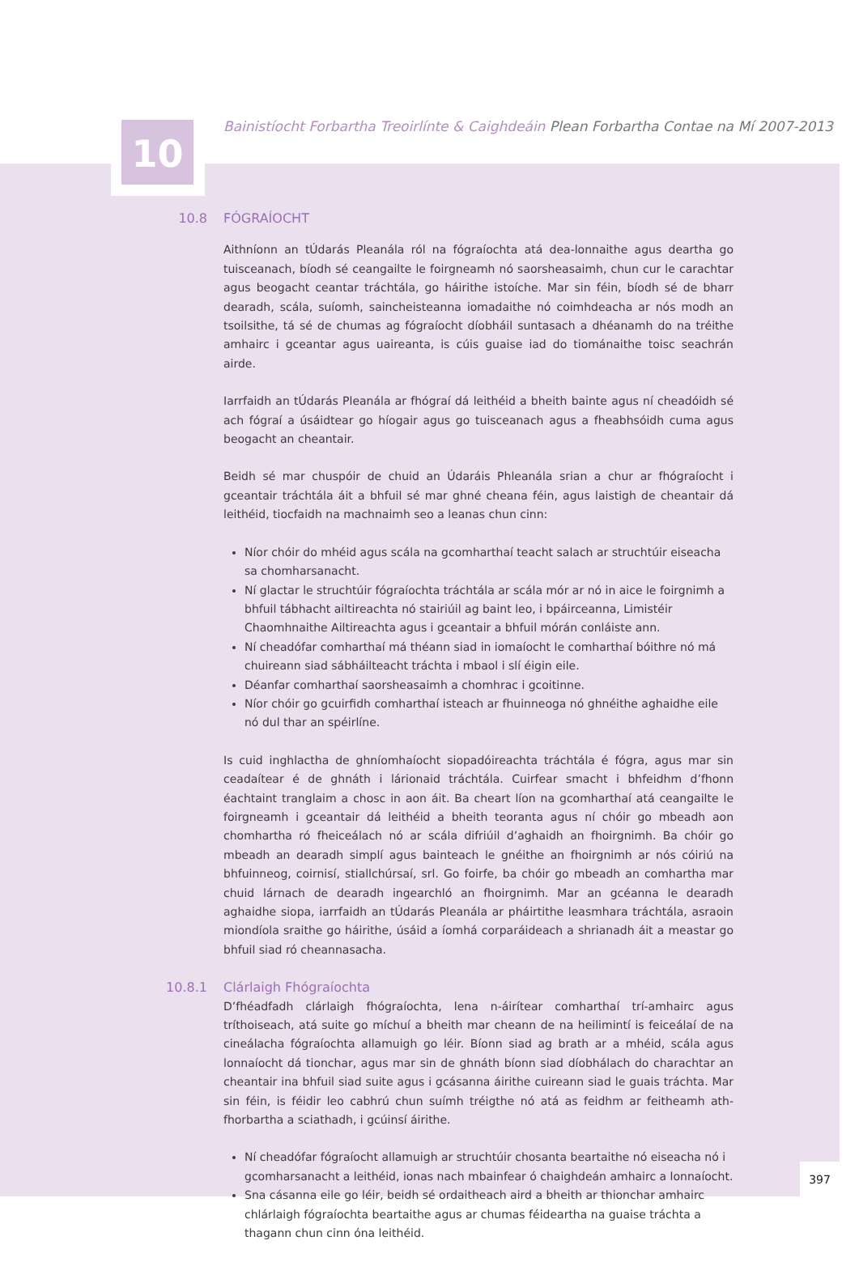10 Bainistíocht Forbartha Treoirlínte & Caighdeáin Plean Forbartha Contae na Mí 2007-2013
10.8 FÓGRAÍOCHT
Aithníonn an tÚdarás Pleanála ról na fógraíochta atá dea-lonnaithe agus deartha go tuisceanach, bíodh sé ceangailte le foirgneamh nó saorsheasaimh, chun cur le carachtar agus beogacht ceantar tráchtála, go háirithe istoíche. Mar sin féin, bíodh sé de bharr dearadh, scála, suíomh, saincheisteanna iomadaithe nó coimhdeacha ar nós modh an tsoilsithe, tá sé de chumas ag fógraíocht díobháil suntasach a dhéanamh do na tréithe amhairc i gceantar agus uaireanta, is cúis guaise iad do tiománaithe toisc seachrán airde.
Iarrfaidh an tÚdarás Pleanála ar fhógraí dá leithéid a bheith bainte agus ní cheadóidh sé ach fógraí a úsáidtear go híogair agus go tuisceanach agus a fheabhsóidh cuma agus beogacht an cheantair.
Beidh sé mar chuspóir de chuid an Údaráis Phleanála srian a chur ar fhógraíocht i gceantair tráchtála áit a bhfuil sé mar ghné cheana féin, agus laistigh de cheantair dá leithéid, tiocfaidh na machnaimh seo a leanas chun cinn:
Níor chóir do mhéid agus scála na gcomharthaí teacht salach ar struchtúir eiseacha sa chomharsanacht.
Ní glactar le struchtúir fógraíochta tráchtála ar scála mór ar nó in aice le foirgnimh a bhfuil tábhacht ailtireachta nó stairiúil ag baint leo, i bpáirceanna, Limistéir Chaomhnaithe Ailtireachta agus i gceantair a bhfuil mórán conláiste ann.
Ní cheadófar comharthaí má théann siad in iomaíocht le comharthaí bóithre nó má chuireann siad sábháilteacht tráchta i mbaol i slí éigin eile.
Déanfar comharthaí saorsheasaimh a chomhrac i gcoitinne.
Níor chóir go gcuirfidh comharthaí isteach ar fhuinneoga nó ghnéithe aghaidhe eile nó dul thar an spéirlíne.
Is cuid inghlactha de ghníomhaíocht siopadóireachta tráchtála é fógra, agus mar sin ceadaítear é de ghnáth i lárionaid tráchtála. Cuirfear smacht i bhfeidhm d’fhonn éachtaint tranglaim a chosc in aon áit. Ba cheart líon na gcomharthaí atá ceangailte le foirgneamh i gceantair dá leithéid a bheith teoranta agus ní chóir go mbeadh aon chomhartha ró fheiceálach nó ar scála difriúil d’aghaidh an fhoirgnimh. Ba chóir go mbeadh an dearadh simplí agus bainteach le gnéithe an fhoirgnimh ar nós cóiriú na bhfuinneog, coirnisí, stiallchúrsaí, srl. Go foirfe, ba chóir go mbeadh an comhartha mar chuid lárnach de dearadh ingearchló an fhoirgnimh. Mar an gcéanna le dearadh aghaidhe siopa, iarrfaidh an tÚdarás Pleanála ar pháirtithe leasmhara tráchtála, asraoin miondíola sraithe go háirithe, úsáid a íomhá corparáideach a shrianadh áit a meastar go bhfuil siad ró cheannasacha.
10.8.1 Clárlaigh Fhógraíochta
D’fhéadfadh clárlaigh fhógraíochta, lena n-áirítear comharthaí trí-amhairc agus tríthoiseach, atá suite go míchuí a bheith mar cheann de na heilimintí is feiceálaí de na cineálacha fógraíochta allamuigh go léir. Bíonn siad ag brath ar a mhéid, scála agus lonnaíocht dá tionchar, agus mar sin de ghnáth bíonn siad díobhálach do charachtar an cheantair ina bhfuil siad suite agus i gcásanna áirithe cuireann siad le guais tráchta. Mar sin féin, is féidir leo cabhrú chun suímh tréigthe nó atá as feidhm ar feitheamh ath-fhorbartha a sciathadh, i gcúinsí áirithe.
Ní cheadófar fógraíocht allamuigh ar struchtúir chosanta beartaithe nó eiseacha nó i gcomharsanacht a leithéid, ionas nach mbainfear ó chaighdeán amhairc a lonnaíocht.
Sna cásanna eile go léir, beidh sé ordaitheach aird a bheith ar thionchar amhairc chlárlaigh fógraíochta beartaithe agus ar chumas féideartha na guaise tráchta a thagann chun cinn óna leithéid.
397